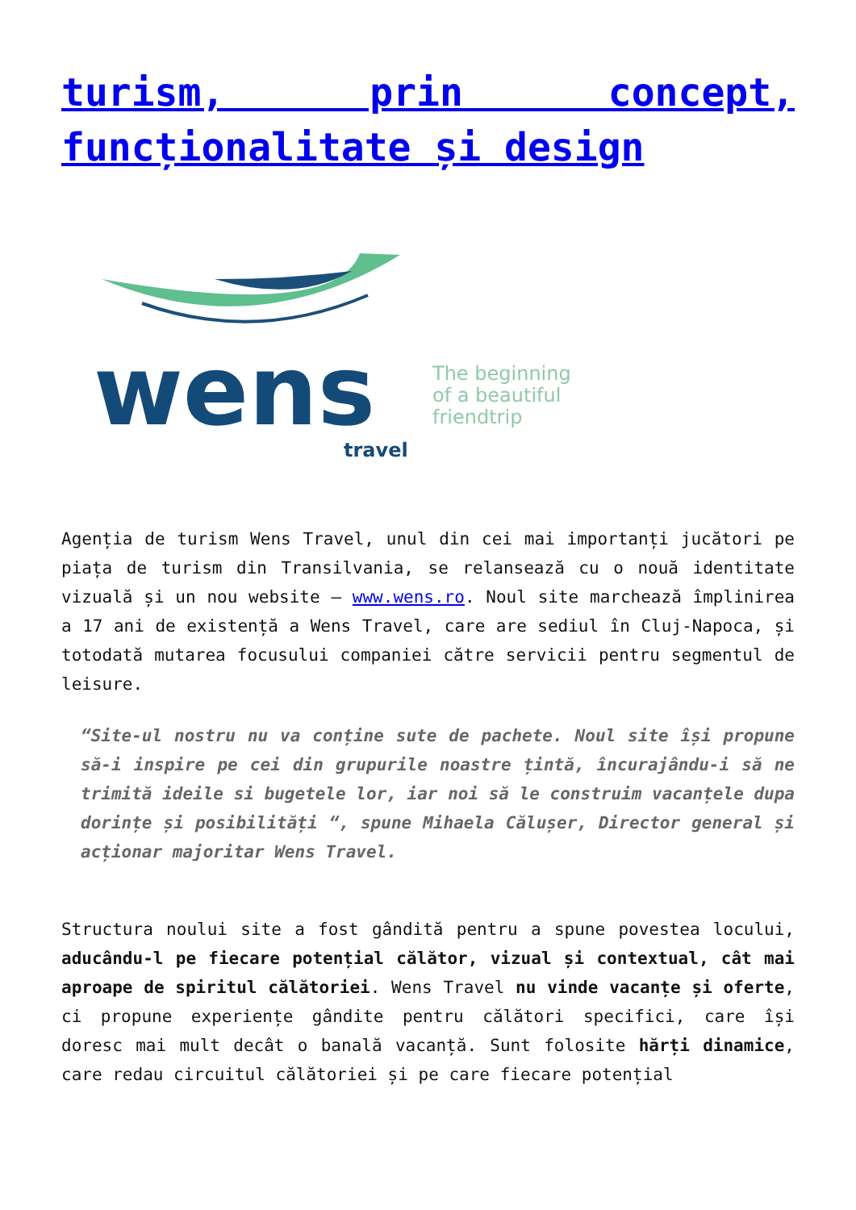turism, prin concept, funcționalitate și design
wens
travel
The beginning
of a beautiful
friendtrip
Agenția de turism Wens Travel, unul din cei mai importanți jucători pe piața de turism din Transilvania, se relansează cu o nouă identitate vizuală și un nou website – www.wens.ro. Noul site marchează împlinirea a 17 ani de existență a Wens Travel, care are sediul în Cluj-Napoca, și totodată mutarea focusului companiei către servicii pentru segmentul de leisure.
“Site-ul nostru nu va conține sute de pachete. Noul site își propune să-i inspire pe cei din grupurile noastre țintă, încurajându-i să ne trimită ideile si bugetele lor, iar noi să le construim vacanțele dupa dorințe și posibilități “, spune Mihaela Călușer, Director general și acționar majoritar Wens Travel.
Structura noului site a fost gândită pentru a spune povestea locului, aducându-l pe fiecare potențial călător, vizual și contextual, cât mai aproape de spiritul călătoriei. Wens Travel nu vinde vacanțe și oferte, ci propune experiențe gândite pentru călători specifici, care își doresc mai mult decât o banală vacanță. Sunt folosite hărți dinamice, care redau circuitul călătoriei și pe care fiecare potențial